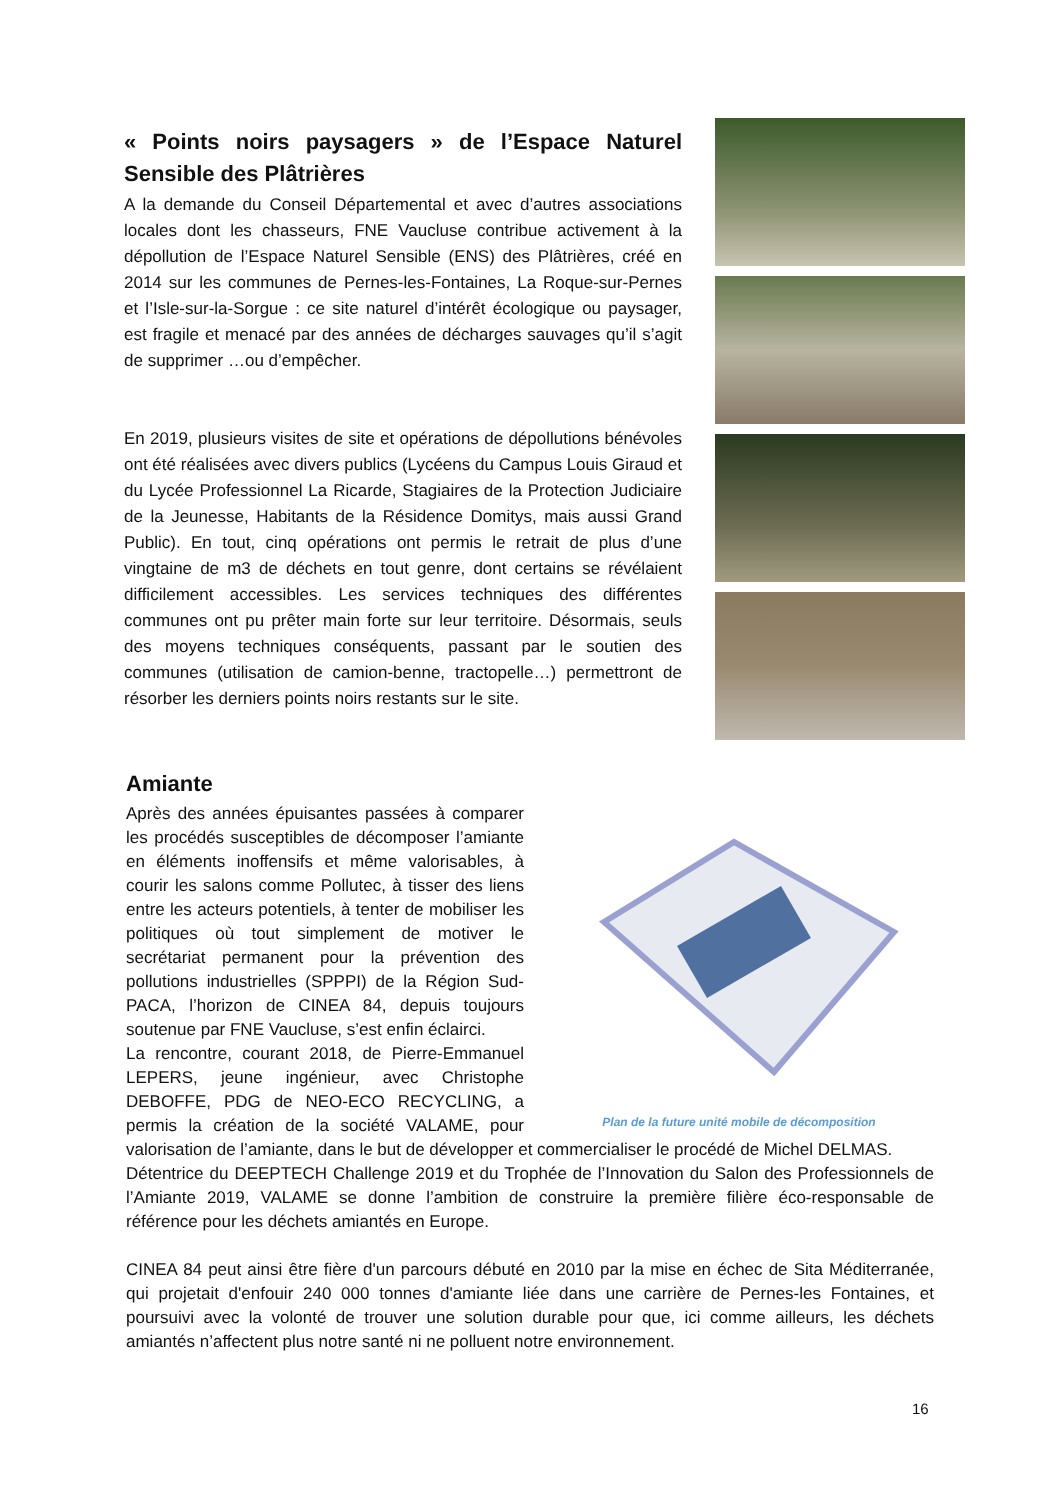« Points noirs paysagers » de l’Espace Naturel Sensible des Plâtrières
A la demande du Conseil Départemental et avec d’autres associations locales dont les chasseurs, FNE Vaucluse contribue activement à la dépollution de l’Espace Naturel Sensible (ENS) des Plâtrières, créé en 2014 sur les communes de Pernes-les-Fontaines, La Roque-sur-Pernes et l’Isle-sur-la-Sorgue : ce site naturel d’intérêt écologique ou paysager, est fragile et menacé par des années de décharges sauvages qu’il s’agit de supprimer …ou d’empêcher.
En 2019, plusieurs visites de site et opérations de dépollutions bénévoles ont été réalisées avec divers publics (Lycéens du Campus Louis Giraud et du Lycée Professionnel La Ricarde, Stagiaires de la Protection Judiciaire de la Jeunesse, Habitants de la Résidence Domitys, mais aussi Grand Public). En tout, cinq opérations ont permis le retrait de plus d’une vingtaine de m3 de déchets en tout genre, dont certains se révélaient difficilement accessibles. Les services techniques des différentes communes ont pu prêter main forte sur leur territoire. Désormais, seuls des moyens techniques conséquents, passant par le soutien des communes (utilisation de camion-benne, tractopelle…) permettront de résorber les derniers points noirs restants sur le site.
Amiante
Plan de la future unité mobile de décomposition
Après des années épuisantes passées à comparer les procédés susceptibles de décomposer l’amiante en éléments inoffensifs et même valorisables, à courir les salons comme Pollutec, à tisser des liens entre les acteurs potentiels, à tenter de mobiliser les politiques où tout simplement de motiver le secrétariat permanent pour la prévention des pollutions industrielles (SPPPI) de la Région Sud-PACA, l’horizon de CINEA 84, depuis toujours soutenue par FNE Vaucluse, s’est enfin éclairci.
La rencontre, courant 2018, de Pierre-Emmanuel LEPERS, jeune ingénieur, avec Christophe DEBOFFE, PDG de NEO-ECO RECYCLING, a permis la création de la société VALAME, pour valorisation de l’amiante, dans le but de développer et commercialiser le procédé de Michel DELMAS.
Détentrice du DEEPTECH Challenge 2019 et du Trophée de l’Innovation du Salon des Professionnels de l’Amiante 2019, VALAME se donne l’ambition de construire la première filière éco-responsable de référence pour les déchets amiantés en Europe.
CINEA 84 peut ainsi être fière d'un parcours débuté en 2010 par la mise en échec de Sita Méditerranée, qui projetait d'enfouir 240 000 tonnes d'amiante liée dans une carrière de Pernes-les Fontaines, et poursuivi avec la volonté de trouver une solution durable pour que, ici comme ailleurs, les déchets amiantés n’affectent plus notre santé ni ne polluent notre environnement.
16